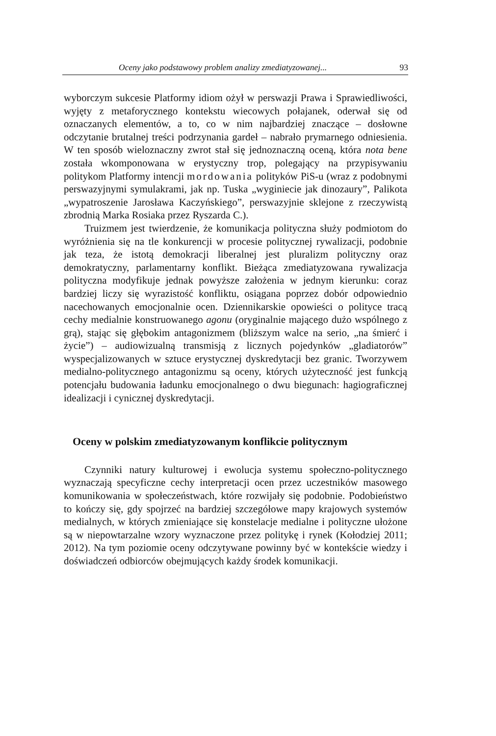Oceny jako podstawowy problem analizy zmediatyzowanej... 93
wyborczym sukcesie Platformy idiom ożył w perswazji Prawa i Sprawiedliwości, wyjęty z metaforycznego kontekstu wiecowych połajanek, oderwał się od oznaczanych elementów, a to, co w nim najbardziej znaczące – dosłowne odczytanie brutalnej treści podrzynania gardeł – nabrało prymarnego odniesienia. W ten sposób wieloznaczny zwrot stał się jednoznaczną oceną, która nota bene została wkomponowana w erystyczny trop, polegający na przypisywaniu politykom Platformy intencji mordowania polityków PiS-u (wraz z podobnymi perswazyjnymi symulakrami, jak np. Tuska „wyginiecie jak dinozaury”, Palikota „wypatroszenie Jarosława Kaczyńskiego”, perswazyjnie sklejone z rzeczywistą zbrodnią Marka Rosiaka przez Ryszarda C.).
Truizmem jest twierdzenie, że komunikacja polityczna służy podmiotom do wyróżnienia się na tle konkurencji w procesie politycznej rywalizacji, podobnie jak teza, że istotą demokracji liberalnej jest pluralizm polityczny oraz demokratyczny, parlamentarny konflikt. Bieżąca zmediatyzowana rywalizacja polityczna modyfikuje jednak powyższe założenia w jednym kierunku: coraz bardziej liczy się wyrazistość konfliktu, osiągana poprzez dobór odpowiednio nacechowanych emocjonalnie ocen. Dziennikarskie opowieści o polityce tracą cechy medialnie konstruowanego agonu (oryginalnie mającego dużo wspólnego z grą), stając się głębokim antagonizmem (bliższym walce na serio, „na śmierć i życie”) – audiowizualną transmisją z licznych pojedynków „gladiatorów” wyspecjalizowanych w sztuce erystycznej dyskredytacji bez granic. Tworzywem medialno-politycznego antagonizmu są oceny, których użyteczność jest funkcją potencjału budowania ładunku emocjonalnego o dwu biegunach: hagiograficznej idealizacji i cynicznej dyskredytacji.
Oceny w polskim zmediatyzowanym konflikcie politycznym
Czynniki natury kulturowej i ewolucja systemu społeczno-politycznego wyznaczają specyficzne cechy interpretacji ocen przez uczestników masowego komunikowania w społeczeństwach, które rozwijały się podobnie. Podobieństwo to kończy się, gdy spojrzeć na bardziej szczegółowe mapy krajowych systemów medialnych, w których zmieniające się konstelacje medialne i polityczne ułożone są w niepowtarzalne wzory wyznaczone przez politykę i rynek (Kołodziej 2011; 2012). Na tym poziomie oceny odczytywane powinny być w kontekście wiedzy i doświadczeń odbiorców obejmujących każdy środek komunikacji.